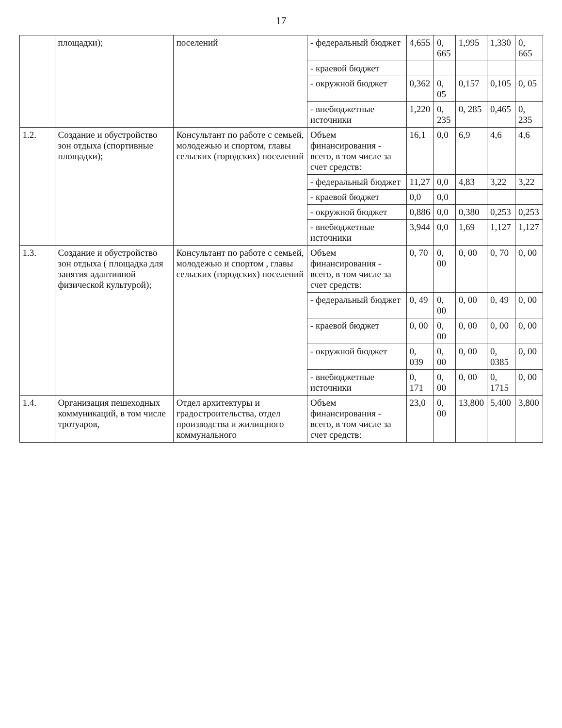17
| | площадки); | поселений | - федеральный бюджет | 4,655 | 0, 665 | 1,995 | 1,330 | 0, 665 |
| | | | - краевой бюджет | | | | | |
| | | | - окружной бюджет | 0,362 | 0, 05 | 0,157 | 0,105 | 0, 05 |
| | | | - внебюджетные источники | 1,220 | 0, 235 | 0, 285 | 0,465 | 0, 235 |
| 1.2. | Создание и обустройство зон отдыха (спортивные площадки); | Консультант по работе с семьей, молодежью и спортом, главы сельских (городских) поселений | Объем финансирования - всего, в том числе за счет средств: | 16,1 | 0,0 | 6,9 | 4,6 | 4,6 |
| | | | - федеральный бюджет | 11,27 | 0,0 | 4,83 | 3,22 | 3,22 |
| | | | - краевой бюджет | 0,0 | 0,0 | | | |
| | | | - окружной бюджет | 0,886 | 0,0 | 0,380 | 0,253 | 0,253 |
| | | | - внебюджетные источники | 3,944 | 0,0 | 1,69 | 1,127 | 1,127 |
| 1.3. | Создание и обустройство зон отдыха ( площадка для занятия адаптивной физической культурой); | Консультант по работе с семьей, молодежью и спортом , главы сельских (городских) поселений | Объем финансирования - всего, в том числе за счет средств: | 0, 70 | 0, 00 | 0, 00 | 0, 70 | 0, 00 |
| | | | - федеральный бюджет | 0, 49 | 0, 00 | 0, 00 | 0, 49 | 0, 00 |
| | | | - краевой бюджет | 0, 00 | 0, 00 | 0, 00 | 0, 00 | 0, 00 |
| | | | - окружной бюджет | 0, 039 | 0, 00 | 0, 00 | 0, 0385 | 0, 00 |
| | | | - внебюджетные источники | 0, 171 | 0, 00 | 0, 00 | 0, 1715 | 0, 00 |
| 1.4. | Организация пешеходных коммуникаций, в том числе тротуаров, | Отдел архитектуры и градостроительства, отдел производства и жилищного коммунального | Объем финансирования - всего, в том числе за счет средств: | 23,0 | 0, 00 | 13,800 | 5,400 | 3,800 |